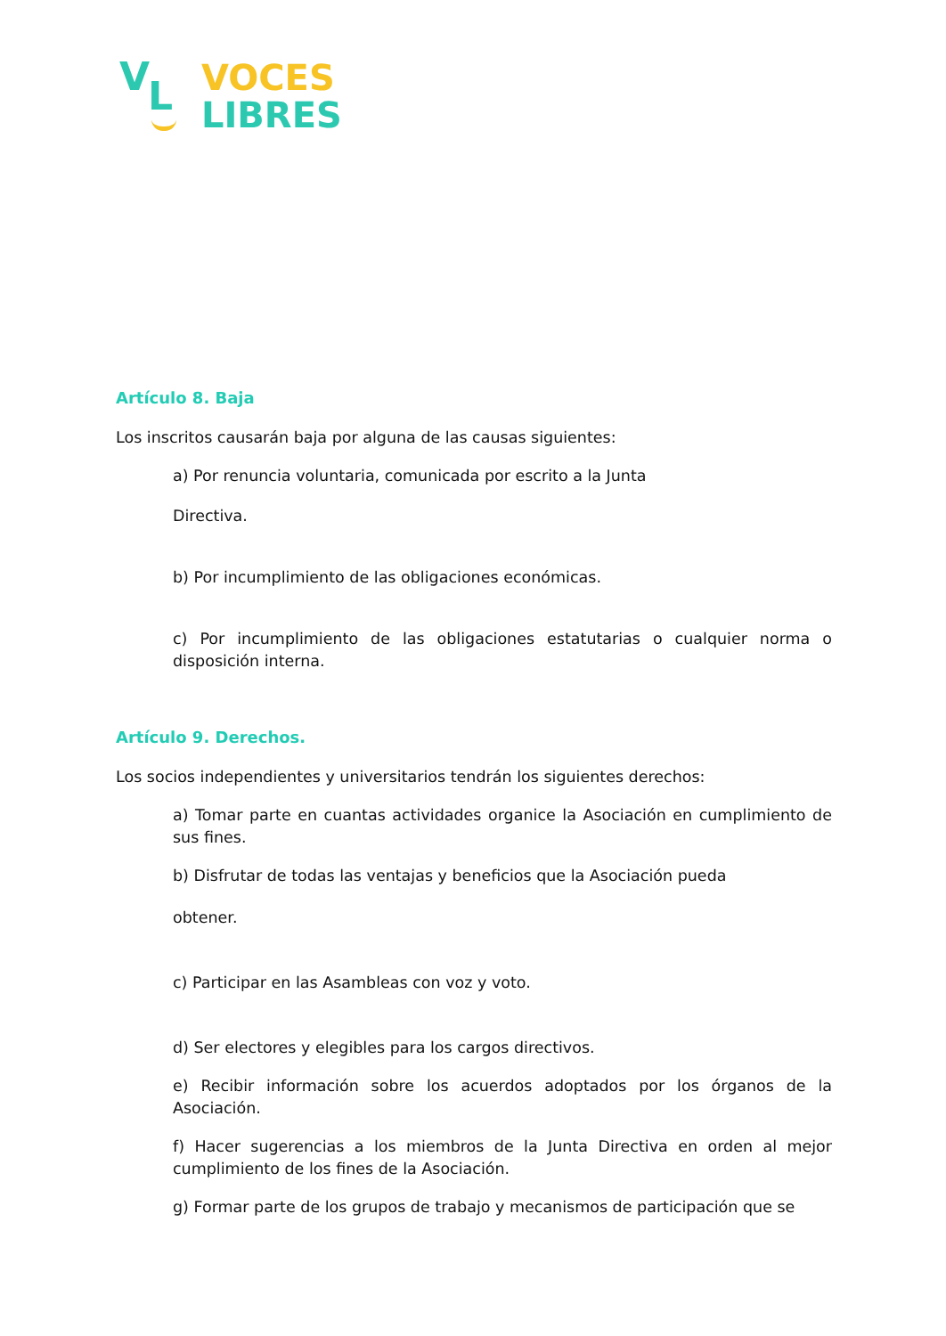V L
VOCES
LIBRES
Artículo 8. Baja
Los inscritos causarán baja por alguna de las causas siguientes:
a) Por renuncia voluntaria, comunicada por escrito a la Junta
Directiva.
b) Por incumplimiento de las obligaciones económicas.
c) Por incumplimiento de las obligaciones estatutarias o cualquier norma o disposición interna.
Artículo 9. Derechos.
Los socios independientes y universitarios tendrán los siguientes derechos:
a) Tomar parte en cuantas actividades organice la Asociación en cumplimiento de sus fines.
b) Disfrutar de todas las ventajas y beneficios que la Asociación pueda
obtener.
c) Participar en las Asambleas con voz y voto.
d) Ser electores y elegibles para los cargos directivos.
e) Recibir información sobre los acuerdos adoptados por los órganos de la Asociación.
f) Hacer sugerencias a los miembros de la Junta Directiva en orden al mejor cumplimiento de los fines de la Asociación.
g) Formar parte de los grupos de trabajo y mecanismos de participación que se